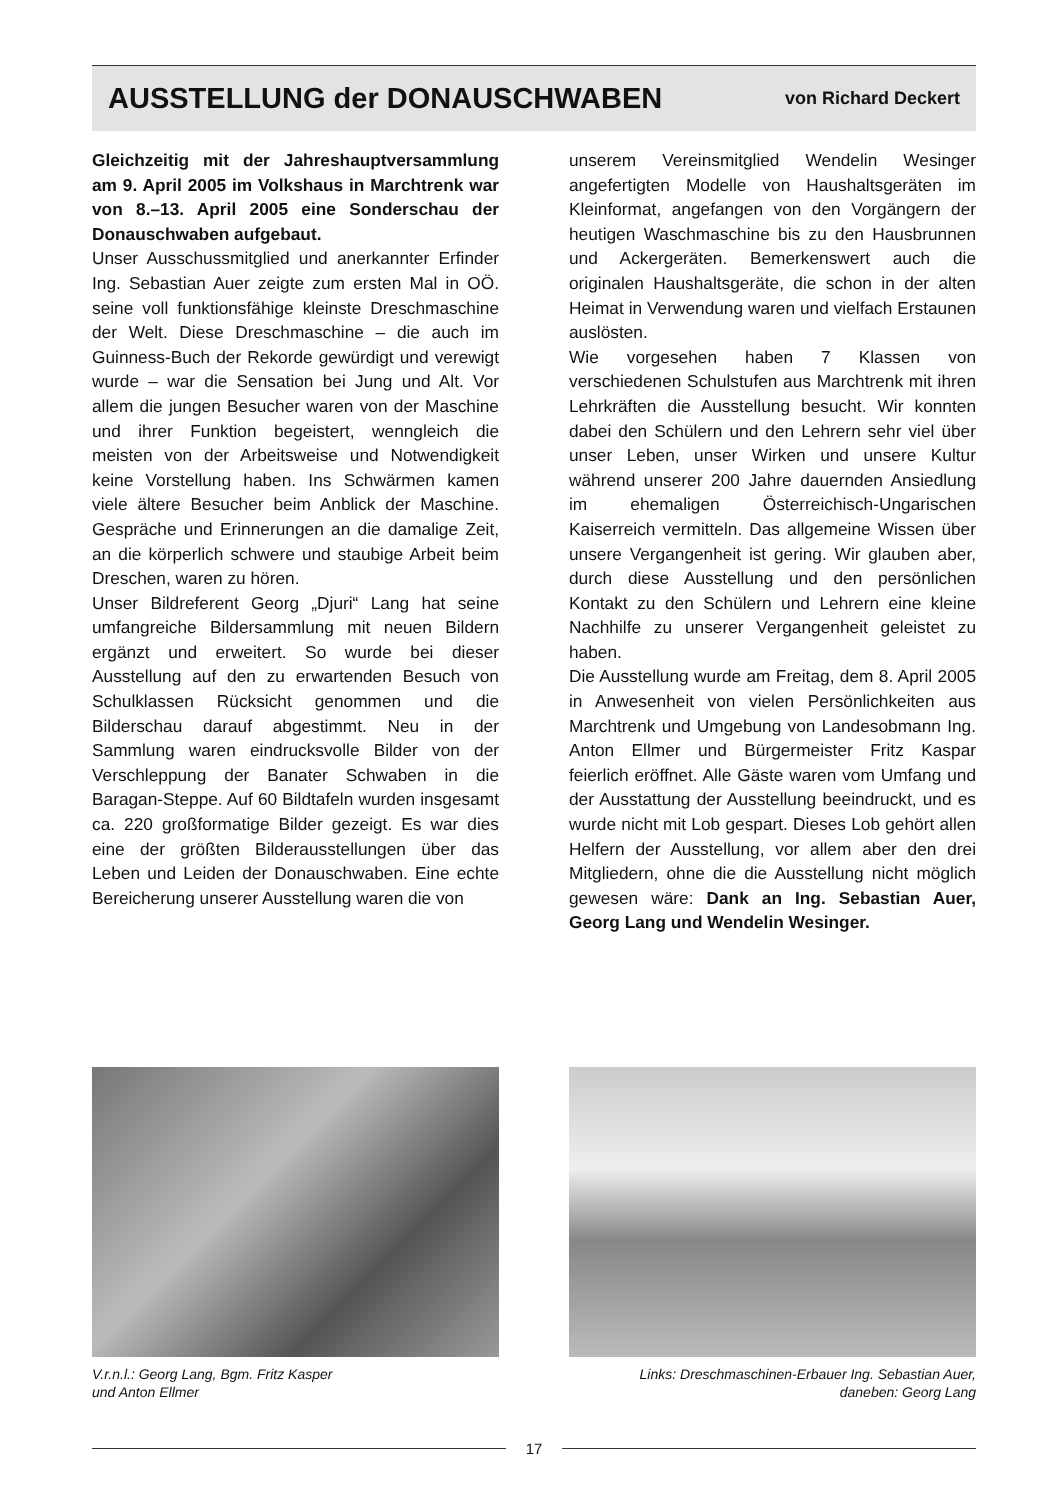AUSSTELLUNG der DONAUSCHWABEN
von Richard Deckert
Gleichzeitig mit der Jahreshauptversammlung am 9. April 2005 im Volkshaus in Marchtrenk war von 8.–13. April 2005 eine Sonderschau der Donauschwaben aufgebaut.
Unser Ausschussmitglied und anerkannter Erfinder Ing. Sebastian Auer zeigte zum ersten Mal in OÖ. seine voll funktionsfähige kleinste Dreschmaschine der Welt. Diese Dreschmaschine – die auch im Guinness-Buch der Rekorde gewürdigt und verewigt wurde – war die Sensation bei Jung und Alt. Vor allem die jungen Besucher waren von der Maschine und ihrer Funktion begeistert, wenngleich die meisten von der Arbeitsweise und Notwendigkeit keine Vorstellung haben. Ins Schwärmen kamen viele ältere Besucher beim Anblick der Maschine. Gespräche und Erinnerungen an die damalige Zeit, an die körperlich schwere und staubige Arbeit beim Dreschen, waren zu hören.
Unser Bildreferent Georg „Djuri“ Lang hat seine umfangreiche Bildersammlung mit neuen Bildern ergänzt und erweitert. So wurde bei dieser Ausstellung auf den zu erwartenden Besuch von Schulklassen Rücksicht genommen und die Bilderschau darauf abgestimmt. Neu in der Sammlung waren eindrucksvolle Bilder von der Verschleppung der Banater Schwaben in die Baragan-Steppe. Auf 60 Bildtafeln wurden insgesamt ca. 220 großformatige Bilder gezeigt. Es war dies eine der größten Bilderausstellungen über das Leben und Leiden der Donauschwaben. Eine echte Bereicherung unserer Ausstellung waren die von
unserem Vereinsmitglied Wendelin Wesinger angefertigten Modelle von Haushaltsgeräten im Kleinformat, angefangen von den Vorgängern der heutigen Waschmaschine bis zu den Hausbrunnen und Ackergeräten. Bemerkenswert auch die originalen Haushaltsgeräte, die schon in der alten Heimat in Verwendung waren und vielfach Erstaunen auslösten.
Wie vorgesehen haben 7 Klassen von verschiedenen Schulstufen aus Marchtrenk mit ihren Lehrkräften die Ausstellung besucht. Wir konnten dabei den Schülern und den Lehrern sehr viel über unser Leben, unser Wirken und unsere Kultur während unserer 200 Jahre dauernden Ansiedlung im ehemaligen Österreichisch-Ungarischen Kaiserreich vermitteln. Das allgemeine Wissen über unsere Vergangenheit ist gering. Wir glauben aber, durch diese Ausstellung und den persönlichen Kontakt zu den Schülern und Lehrern eine kleine Nachhilfe zu unserer Vergangenheit geleistet zu haben.
Die Ausstellung wurde am Freitag, dem 8. April 2005 in Anwesenheit von vielen Persönlichkeiten aus Marchtrenk und Umgebung von Landesobmann Ing. Anton Ellmer und Bürgermeister Fritz Kaspar feierlich eröffnet. Alle Gäste waren vom Umfang und der Ausstattung der Ausstellung beeindruckt, und es wurde nicht mit Lob gespart. Dieses Lob gehört allen Helfern der Ausstellung, vor allem aber den drei Mitgliedern, ohne die die Ausstellung nicht möglich gewesen wäre: Dank an Ing. Sebastian Auer, Georg Lang und Wendelin Wesinger.
V.r.n.l.: Georg Lang, Bgm. Fritz Kasper
und Anton Ellmer
Links: Dreschmaschinen-Erbauer Ing. Sebastian Auer,
daneben: Georg Lang
17